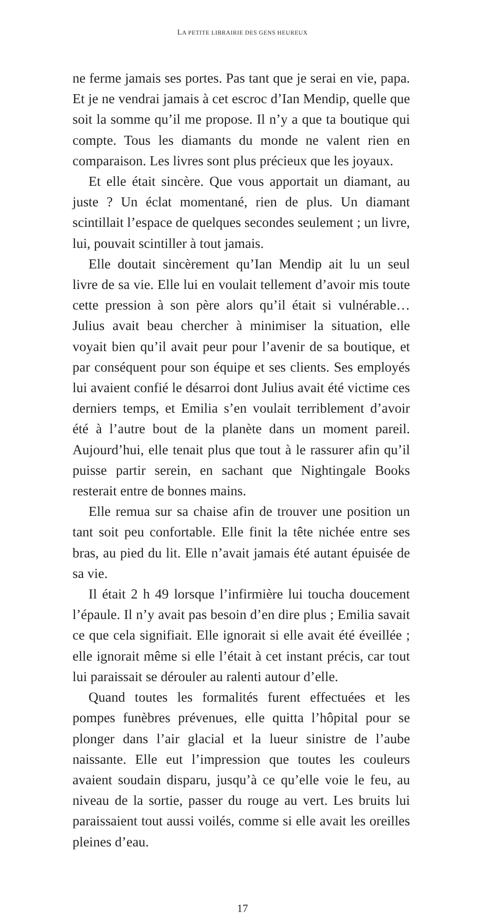LA PETITE LIBRAIRIE DES GENS HEUREUX
ne ferme jamais ses portes. Pas tant que je serai en vie, papa. Et je ne vendrai jamais à cet escroc d’Ian Mendip, quelle que soit la somme qu’il me propose. Il n’y a que ta boutique qui compte. Tous les diamants du monde ne valent rien en comparaison. Les livres sont plus précieux que les joyaux.
Et elle était sincère. Que vous apportait un diamant, au juste ? Un éclat momentané, rien de plus. Un diamant scintillait l’espace de quelques secondes seulement ; un livre, lui, pouvait scintiller à tout jamais.
Elle doutait sincèrement qu’Ian Mendip ait lu un seul livre de sa vie. Elle lui en voulait tellement d’avoir mis toute cette pression à son père alors qu’il était si vulnérable… Julius avait beau chercher à minimiser la situation, elle voyait bien qu’il avait peur pour l’avenir de sa boutique, et par conséquent pour son équipe et ses clients. Ses employés lui avaient confié le désarroi dont Julius avait été victime ces derniers temps, et Emilia s’en voulait terriblement d’avoir été à l’autre bout de la planète dans un moment pareil. Aujourd’hui, elle tenait plus que tout à le rassurer afin qu’il puisse partir serein, en sachant que Nightingale Books resterait entre de bonnes mains.
Elle remua sur sa chaise afin de trouver une position un tant soit peu confortable. Elle finit la tête nichée entre ses bras, au pied du lit. Elle n’avait jamais été autant épuisée de sa vie.
Il était 2 h 49 lorsque l’infirmière lui toucha doucement l’épaule. Il n’y avait pas besoin d’en dire plus ; Emilia savait ce que cela signifiait. Elle ignorait si elle avait été éveillée ; elle ignorait même si elle l’était à cet instant précis, car tout lui paraissait se dérouler au ralenti autour d’elle.
Quand toutes les formalités furent effectuées et les pompes funèbres prévenues, elle quitta l’hôpital pour se plonger dans l’air glacial et la lueur sinistre de l’aube naissante. Elle eut l’impression que toutes les couleurs avaient soudain disparu, jusqu’à ce qu’elle voie le feu, au niveau de la sortie, passer du rouge au vert. Les bruits lui paraissaient tout aussi voilés, comme si elle avait les oreilles pleines d’eau.
17